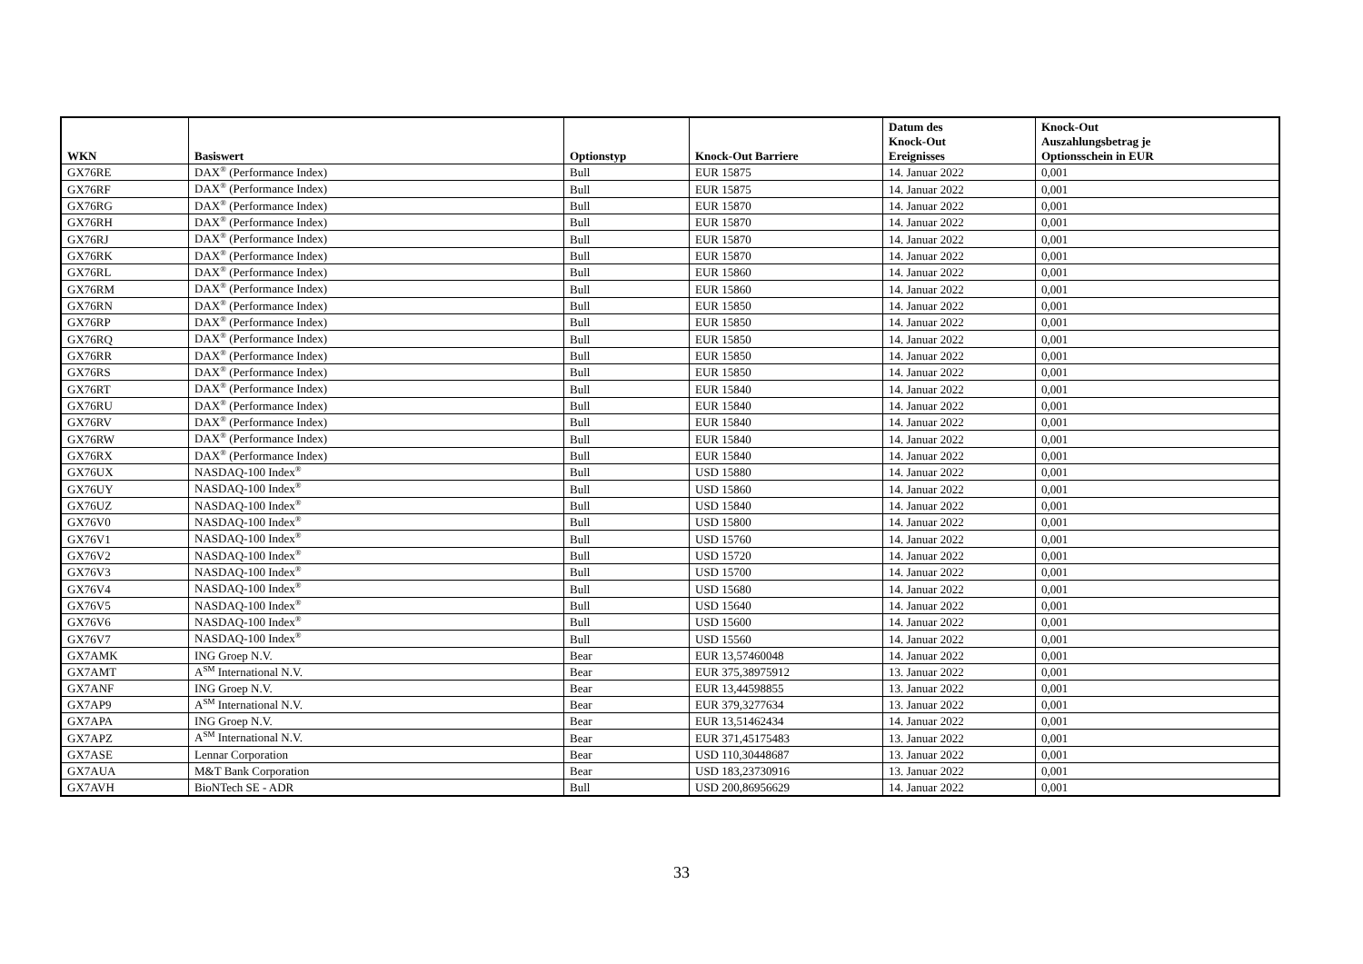| WKN | Basiswert | Optionstyp | Knock-Out Barriere | Datum des Knock-Out Ereignisses | Knock-Out Auszahlungsbetrag je Optionsschein in EUR |
| --- | --- | --- | --- | --- | --- |
| GX76RE | DAX<sup>®</sup> (Performance Index) | Bull | EUR 15875 | 14. Januar 2022 | 0,001 |
| GX76RF | DAX<sup>®</sup> (Performance Index) | Bull | EUR 15875 | 14. Januar 2022 | 0,001 |
| GX76RG | DAX<sup>®</sup> (Performance Index) | Bull | EUR 15870 | 14. Januar 2022 | 0,001 |
| GX76RH | DAX<sup>®</sup> (Performance Index) | Bull | EUR 15870 | 14. Januar 2022 | 0,001 |
| GX76RJ | DAX<sup>®</sup> (Performance Index) | Bull | EUR 15870 | 14. Januar 2022 | 0,001 |
| GX76RK | DAX<sup>®</sup> (Performance Index) | Bull | EUR 15870 | 14. Januar 2022 | 0,001 |
| GX76RL | DAX<sup>®</sup> (Performance Index) | Bull | EUR 15860 | 14. Januar 2022 | 0,001 |
| GX76RM | DAX<sup>®</sup> (Performance Index) | Bull | EUR 15860 | 14. Januar 2022 | 0,001 |
| GX76RN | DAX<sup>®</sup> (Performance Index) | Bull | EUR 15850 | 14. Januar 2022 | 0,001 |
| GX76RP | DAX<sup>®</sup> (Performance Index) | Bull | EUR 15850 | 14. Januar 2022 | 0,001 |
| GX76RQ | DAX<sup>®</sup> (Performance Index) | Bull | EUR 15850 | 14. Januar 2022 | 0,001 |
| GX76RR | DAX<sup>®</sup> (Performance Index) | Bull | EUR 15850 | 14. Januar 2022 | 0,001 |
| GX76RS | DAX<sup>®</sup> (Performance Index) | Bull | EUR 15850 | 14. Januar 2022 | 0,001 |
| GX76RT | DAX<sup>®</sup> (Performance Index) | Bull | EUR 15840 | 14. Januar 2022 | 0,001 |
| GX76RU | DAX<sup>®</sup> (Performance Index) | Bull | EUR 15840 | 14. Januar 2022 | 0,001 |
| GX76RV | DAX<sup>®</sup> (Performance Index) | Bull | EUR 15840 | 14. Januar 2022 | 0,001 |
| GX76RW | DAX<sup>®</sup> (Performance Index) | Bull | EUR 15840 | 14. Januar 2022 | 0,001 |
| GX76RX | DAX<sup>®</sup> (Performance Index) | Bull | EUR 15840 | 14. Januar 2022 | 0,001 |
| GX76UX | NASDAQ-100 Index<sup>®</sup> | Bull | USD 15880 | 14. Januar 2022 | 0,001 |
| GX76UY | NASDAQ-100 Index<sup>®</sup> | Bull | USD 15860 | 14. Januar 2022 | 0,001 |
| GX76UZ | NASDAQ-100 Index<sup>®</sup> | Bull | USD 15840 | 14. Januar 2022 | 0,001 |
| GX76V0 | NASDAQ-100 Index<sup>®</sup> | Bull | USD 15800 | 14. Januar 2022 | 0,001 |
| GX76V1 | NASDAQ-100 Index<sup>®</sup> | Bull | USD 15760 | 14. Januar 2022 | 0,001 |
| GX76V2 | NASDAQ-100 Index<sup>®</sup> | Bull | USD 15720 | 14. Januar 2022 | 0,001 |
| GX76V3 | NASDAQ-100 Index<sup>®</sup> | Bull | USD 15700 | 14. Januar 2022 | 0,001 |
| GX76V4 | NASDAQ-100 Index<sup>®</sup> | Bull | USD 15680 | 14. Januar 2022 | 0,001 |
| GX76V5 | NASDAQ-100 Index<sup>®</sup> | Bull | USD 15640 | 14. Januar 2022 | 0,001 |
| GX76V6 | NASDAQ-100 Index<sup>®</sup> | Bull | USD 15600 | 14. Januar 2022 | 0,001 |
| GX76V7 | NASDAQ-100 Index<sup>®</sup> | Bull | USD 15560 | 14. Januar 2022 | 0,001 |
| GX7AMK | ING Groep N.V. | Bear | EUR 13,57460048 | 14. Januar 2022 | 0,001 |
| GX7AMT | A<sup>SM</sup> International N.V. | Bear | EUR 375,38975912 | 13. Januar 2022 | 0,001 |
| GX7ANF | ING Groep N.V. | Bear | EUR 13,44598855 | 13. Januar 2022 | 0,001 |
| GX7AP9 | A<sup>SM</sup> International N.V. | Bear | EUR 379,3277634 | 13. Januar 2022 | 0,001 |
| GX7APA | ING Groep N.V. | Bear | EUR 13,51462434 | 14. Januar 2022 | 0,001 |
| GX7APZ | A<sup>SM</sup> International N.V. | Bear | EUR 371,45175483 | 13. Januar 2022 | 0,001 |
| GX7ASE | Lennar Corporation | Bear | USD 110,30448687 | 13. Januar 2022 | 0,001 |
| GX7AUA | M&T Bank Corporation | Bear | USD 183,23730916 | 13. Januar 2022 | 0,001 |
| GX7AVH | BioNTech SE - ADR | Bull | USD 200,86956629 | 14. Januar 2022 | 0,001 |
33